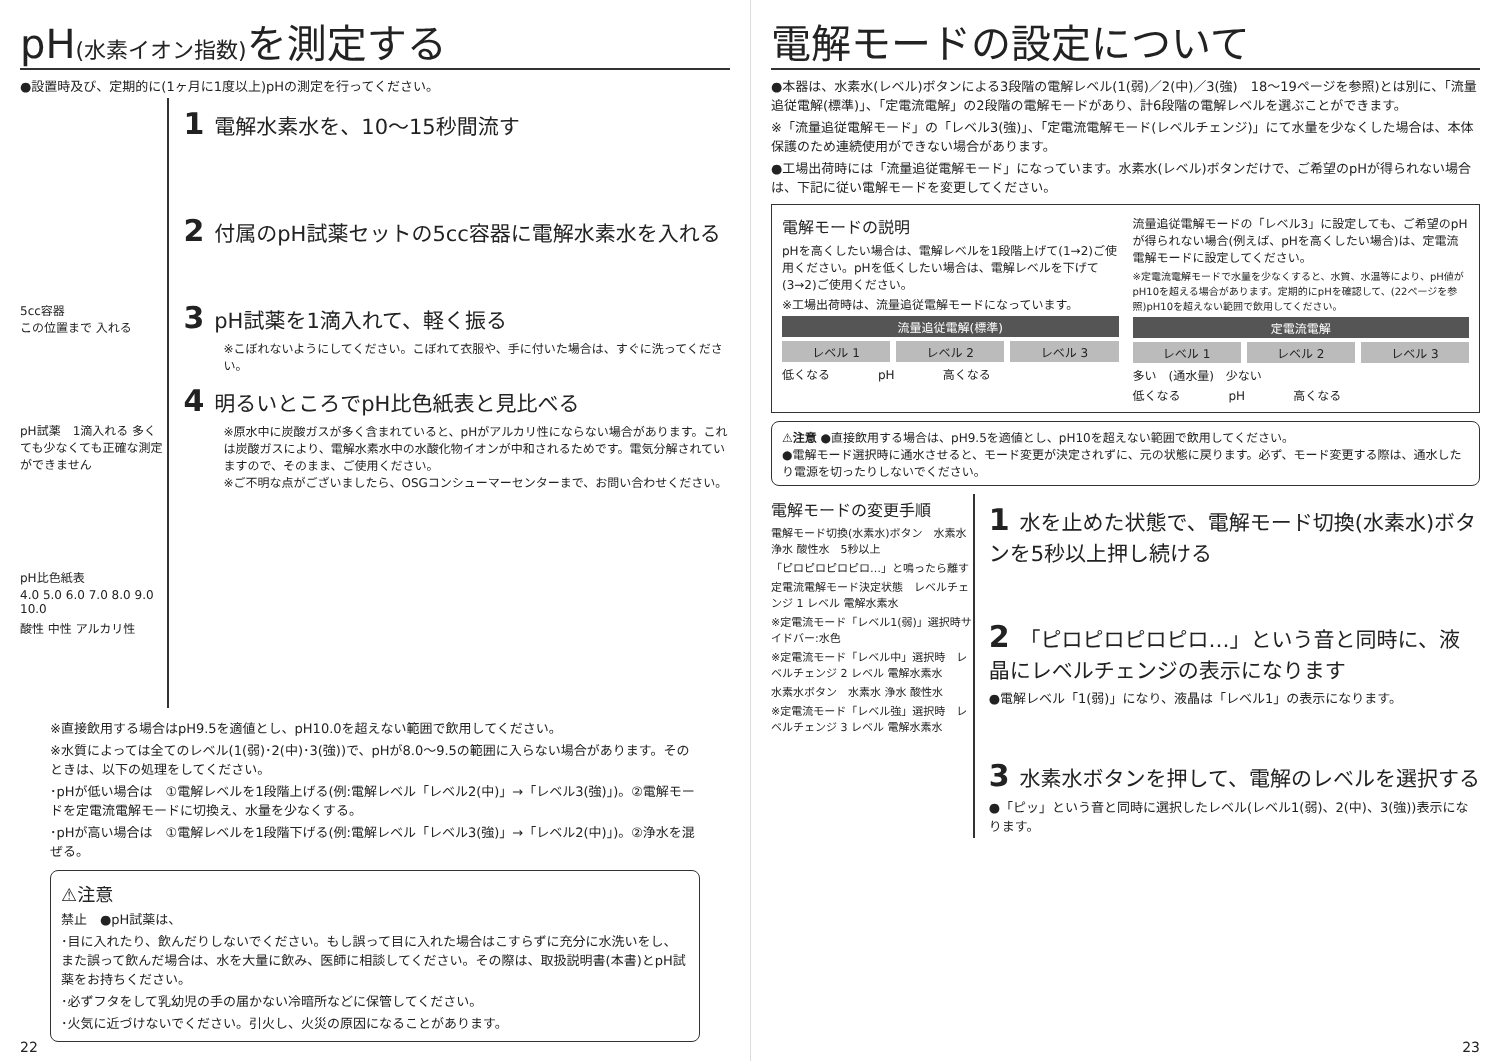pH(水素イオン指数) を測定する
●設置時及び、定期的に(1ヶ月に1度以上)pHの測定を行ってください。
5cc容器　　　　　　　　　　この位置まで 入れる
pH試薬　1滴入れる 多くても少なくても正確な測定ができません
pH比色紙表
4.0 5.0 6.0 7.0 8.0 9.0 10.0
酸性 中性 アルカリ性
1 電解水素水を、10〜15秒間流す
2 付属のpH試薬セットの5cc容器に電解水素水を入れる
3 pH試薬を1滴入れて、軽く振る
※こぼれないようにしてください。こぼれて衣服や、手に付いた場合は、すぐに洗ってください。
4 明るいところでpH比色紙表と見比べる
※原水中に炭酸ガスが多く含まれていると、pHがアルカリ性にならない場合があります。これは炭酸ガスにより、電解水素水中の水酸化物イオンが中和されるためです。電気分解されていますので、そのまま、ご使用ください。
※ご不明な点がございましたら、OSGコンシューマーセンターまで、お問い合わせください。
※直接飲用する場合はpH9.5を適値とし、pH10.0を超えない範囲で飲用してください。
※水質によっては全てのレベル(1(弱)･2(中)･3(強))で、pHが8.0〜9.5の範囲に入らない場合があります。そのときは、以下の処理をしてください。
･pHが低い場合は　①電解レベルを1段階上げる(例:電解レベル「レベル2(中)」→「レベル3(強)」)。②電解モードを定電流電解モードに切換え、水量を少なくする。
･pHが高い場合は　①電解レベルを1段階下げる(例:電解レベル「レベル3(強)」→「レベル2(中)」)。②浄水を混ぜる。
⚠注意
禁止　●pH試薬は、
･目に入れたり、飲んだりしないでください。もし誤って目に入れた場合はこすらずに充分に水洗いをし、また誤って飲んだ場合は、水を大量に飲み、医師に相談してください。その際は、取扱説明書(本書)とpH試薬をお持ちください。
･必ずフタをして乳幼児の手の届かない冷暗所などに保管してください。
･火気に近づけないでください。引火し、火災の原因になることがあります。
22
電解モードの設定について
●本器は、水素水(レベル)ボタンによる3段階の電解レベル(1(弱)／2(中)／3(強)　18〜19ページを参照)とは別に、「流量追従電解(標準)」、「定電流電解」の2段階の電解モードがあり、計6段階の電解レベルを選ぶことができます。
※「流量追従電解モード」の「レベル3(強)」、「定電流電解モード(レベルチェンジ)」にて水量を少なくした場合は、本体保護のため連続使用ができない場合があります。
●工場出荷時には「流量追従電解モード」になっています。水素水(レベル)ボタンだけで、ご希望のpHが得られない場合は、下記に従い電解モードを変更してください。
電解モードの説明
pHを高くしたい場合は、電解レベルを1段階上げて(1→2)ご使用ください。pHを低くしたい場合は、電解レベルを下げて(3→2)ご使用ください。
※工場出荷時は、流量追従電解モードになっています。
流量追従電解(標準)
レベル 1 レベル 2 レベル 3
低くなる　　　　pH　　　　高くなる
流量追従電解モードの「レベル3」に設定しても、ご希望のpHが得られない場合(例えば、pHを高くしたい場合)は、定電流電解モードに設定してください。
※定電流電解モードで水量を少なくすると、水質、水温等により、pH値がpH10を超える場合があります。定期的にpHを確認して、(22ページを参照)pH10を超えない範囲で飲用してください。
定電流電解
レベル 1 レベル 2 レベル 3
多い　(通水量)　少ない
低くなる　　　　pH　　　　高くなる
⚠注意 ●直接飲用する場合は、pH9.5を適値とし、pH10を超えない範囲で飲用してください。
●電解モード選択時に通水させると、モード変更が決定されずに、元の状態に戻ります。必ず、モード変更する際は、通水したり電源を切ったりしないでください。
電解モードの変更手順
電解モード切換(水素水)ボタン　水素水 浄水 酸性水　5秒以上
「ピロピロピロピロ…」と鳴ったら離す
定電流電解モード決定状態　レベルチェンジ 1 レベル 電解水素水
※定電流モード「レベル1(弱)」選択時サイドバー:水色
※定電流モード「レベル中」選択時　レベルチェンジ 2 レベル 電解水素水
水素水ボタン　水素水 浄水 酸性水
※定電流モード「レベル強」選択時　レベルチェンジ 3 レベル 電解水素水
1 水を止めた状態で、電解モード切換(水素水)ボタンを5秒以上押し続ける
2 「ピロピロピロピロ…」という音と同時に、液晶にレベルチェンジの表示になります
●電解レベル「1(弱)」になり、液晶は「レベル1」の表示になります。
3 水素水ボタンを押して、電解のレベルを選択する
●「ピッ」という音と同時に選択したレベル(レベル1(弱)、2(中)、3(強))表示になります。
23